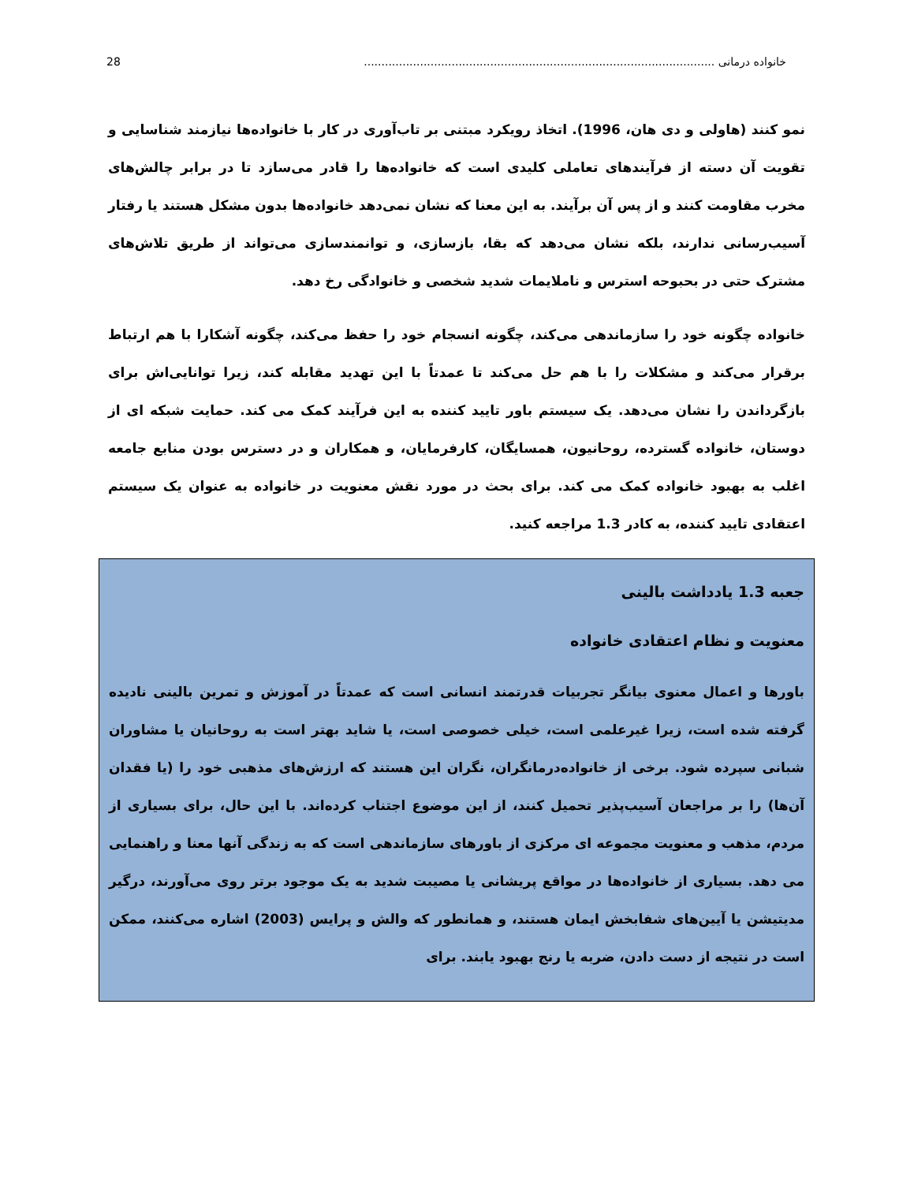خانواده درمانی .................................................................................................... 28
نمو کنند (هاولی و دی هان، 1996). اتخاذ رویکرد مبتنی بر تاب‌آوری در کار با خانواده‌ها نیازمند شناسایی و تقویت آن دسته از فرآیندهای تعاملی کلیدی است که خانواده‌ها را قادر می‌سازد تا در برابر چالش‌های مخرب مقاومت کنند و از پس آن برآیند. به این معنا که نشان نمی‌دهد خانواده‌ها بدون مشکل هستند یا رفتار آسیب‌رسانی ندارند، بلکه نشان می‌دهد که بقا، بازسازی، و توانمندسازی می‌تواند از طریق تلاش‌های مشترک حتی در بحبوحه استرس و ناملایمات شدید شخصی و خانوادگی رخ دهد.
خانواده چگونه خود را سازماندهی می‌کند، چگونه انسجام خود را حفظ می‌کند، چگونه آشکارا با هم ارتباط برقرار می‌کند و مشکلات را با هم حل می‌کند تا عمدتاً با این تهدید مقابله کند، زیرا توانایی‌اش برای بازگرداندن را نشان می‌دهد. یک سیستم باور تایید کننده به این فرآیند کمک می کند. حمایت شبکه ای از دوستان، خانواده گسترده، روحانیون، همسایگان، کارفرمایان، و همکاران و در دسترس بودن منابع جامعه اغلب به بهبود خانواده کمک می کند. برای بحث در مورد نقش معنویت در خانواده به عنوان یک سیستم اعتقادی تایید کننده، به کادر 1.3 مراجعه کنید.
جعبه 1.3 یادداشت بالینی
معنویت و نظام اعتقادی خانواده
باورها و اعمال معنوی بیانگر تجربیات قدرتمند انسانی است که عمدتاً در آموزش و تمرین بالینی نادیده گرفته شده است، زیرا غیرعلمی است، خیلی خصوصی است، یا شاید بهتر است به روحانیان یا مشاوران شبانی سپرده شود. برخی از خانواده‌درمانگران، نگران این هستند که ارزش‌های مذهبی خود را (یا فقدان آن‌ها) را بر مراجعان آسیب‌پذیر تحمیل کنند، از این موضوع اجتناب کرده‌اند. با این حال، برای بسیاری از مردم، مذهب و معنویت مجموعه ای مرکزی از باورهای سازماندهی است که به زندگی آنها معنا و راهنمایی می دهد. بسیاری از خانواده‌ها در مواقع پریشانی یا مصیبت شدید به یک موجود برتر روی می‌آورند، درگیر مدیتیشن یا آیین‌های شفابخش ایمان هستند، و همانطور که والش و پرایس (2003) اشاره می‌کنند، ممکن است در نتیجه از دست دادن، ضربه یا رنج بهبود یابند. برای